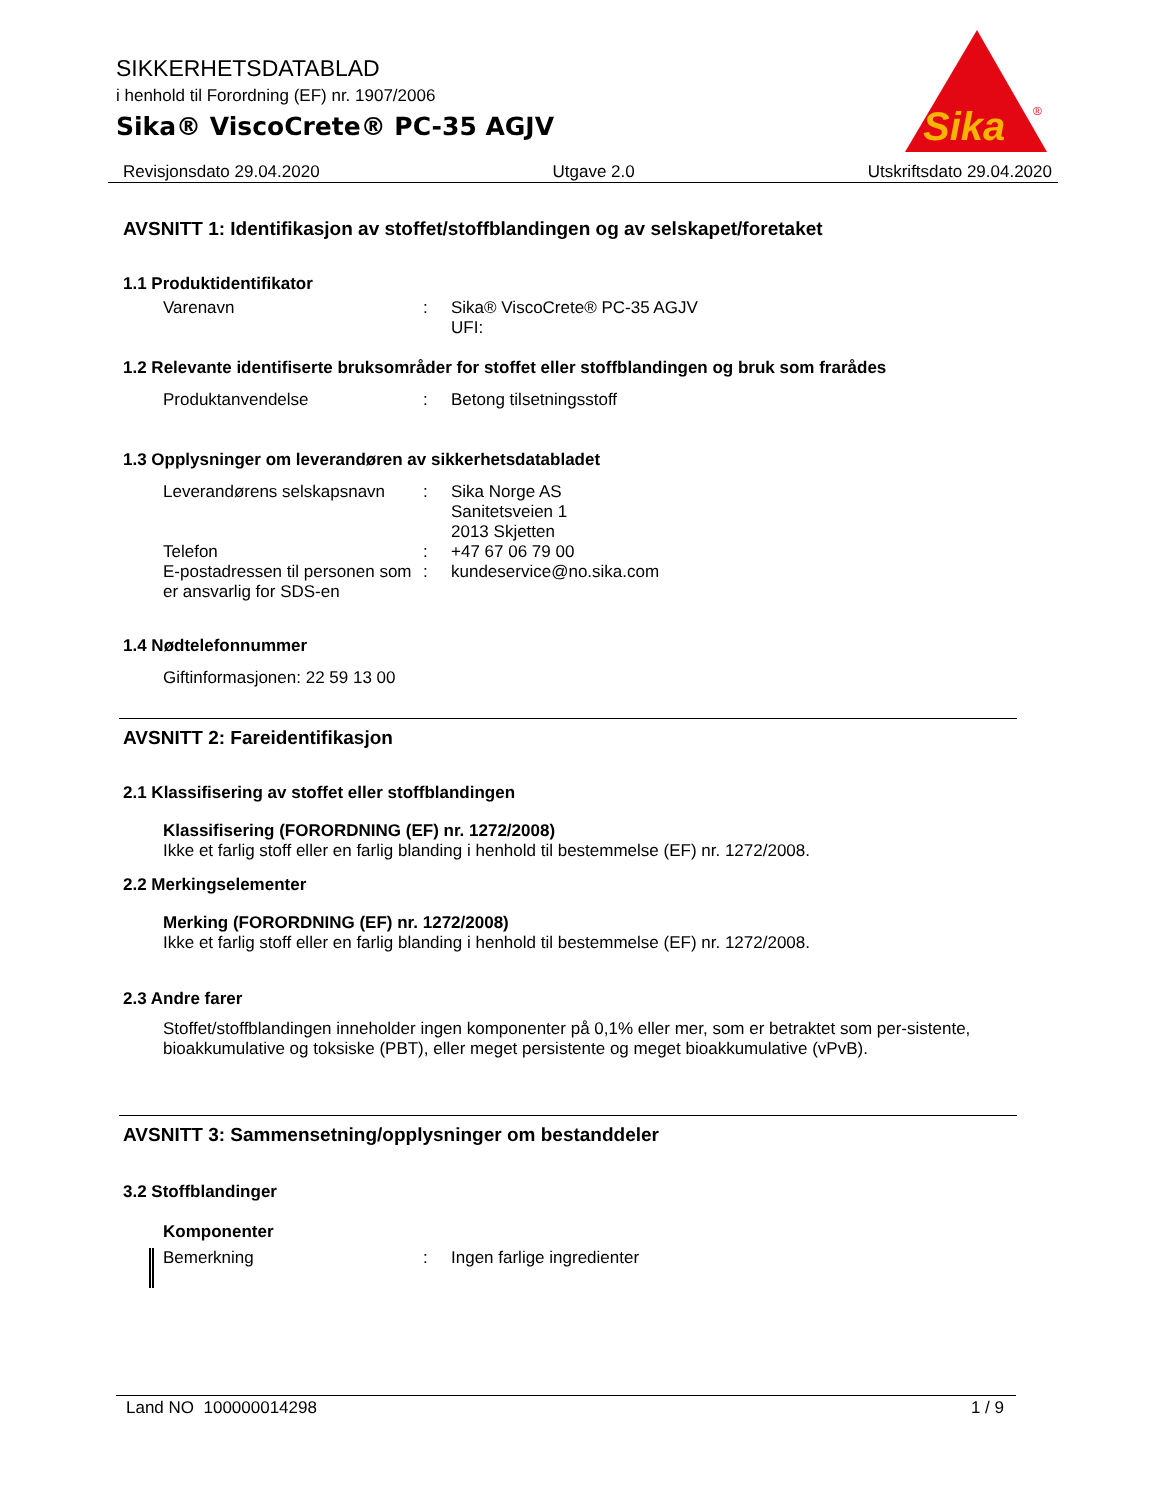SIKKERHETSDATABLAD
i henhold til Forordning (EF) nr. 1907/2006
Sika® ViscoCrete® PC-35 AGJV
Sika
®
Revisjonsdato 29.04.2020 Utgave 2.0 Utskriftsdato 29.04.2020
AVSNITT 1: Identifikasjon av stoffet/stoffblandingen og av selskapet/foretaket
1.1 Produktidentifikator
Varenavn : Sika® ViscoCrete® PC-35 AGJV
UFI:
1.2 Relevante identifiserte bruksområder for stoffet eller stoffblandingen og bruk som frarådes
Produktanvendelse : Betong tilsetningsstoff
1.3 Opplysninger om leverandøren av sikkerhetsdatabladet
Leverandørens selskapsnavn
: Sika Norge AS
Sanitetsveien 1
2013 Skjetten
Telefon : +47 67 06 79 00
E-postadressen til personen som er ansvarlig for SDS-en
: kundeservice@no.sika.com
1.4 Nødtelefonnummer
Giftinformasjonen: 22 59 13 00
AVSNITT 2: Fareidentifikasjon
2.1 Klassifisering av stoffet eller stoffblandingen
Klassifisering (FORORDNING (EF) nr. 1272/2008)
Ikke et farlig stoff eller en farlig blanding i henhold til bestemmelse (EF) nr. 1272/2008.
2.2 Merkingselementer
Merking (FORORDNING (EF) nr. 1272/2008)
Ikke et farlig stoff eller en farlig blanding i henhold til bestemmelse (EF) nr. 1272/2008.
2.3 Andre farer
Stoffet/stoffblandingen inneholder ingen komponenter på 0,1% eller mer, som er betraktet som per-sistente, bioakkumulative og toksiske (PBT), eller meget persistente og meget bioakkumulative (vPvB).
AVSNITT 3: Sammensetning/opplysninger om bestanddeler
3.2 Stoffblandinger
Komponenter
Bemerkning : Ingen farlige ingredienter
Land NO 100000014298 1 / 9